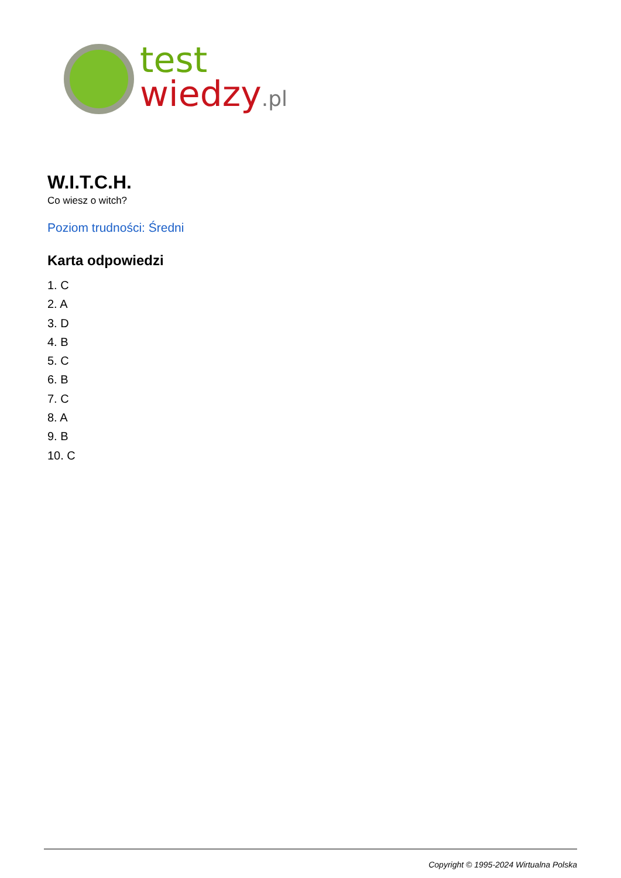test
wiedzy.pl
W.I.T.C.H.
Co wiesz o witch?
Poziom trudności: Średni
Karta odpowiedzi
1. C
2. A
3. D
4. B
5. C
6. B
7. C
8. A
9. B
10. C
Copyright © 1995-2024 Wirtualna Polska